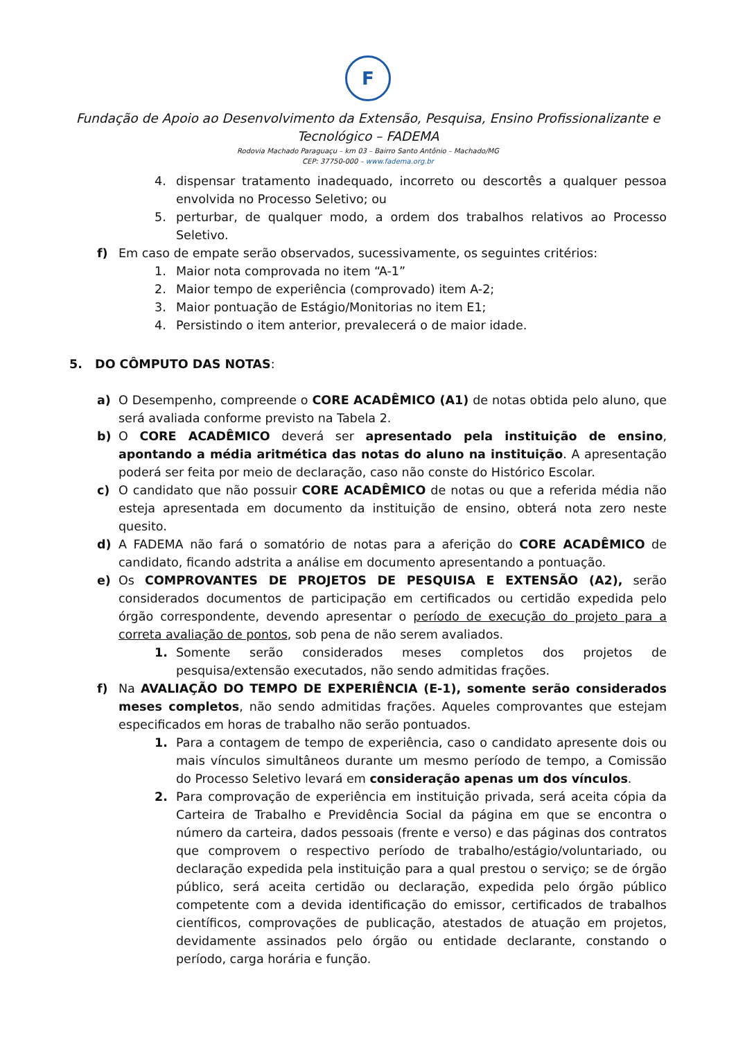F
Fundação de Apoio ao Desenvolvimento da Extensão, Pesquisa, Ensino Profissionalizante e Tecnológico – FADEMA
Rodovia Machado Paraguaçu – km 03 – Bairro Santo Antônio – Machado/MG
CEP: 37750-000 – www.fadema.org.br
4. dispensar tratamento inadequado, incorreto ou descortês a qualquer pessoa envolvida no Processo Seletivo; ou
5. perturbar, de qualquer modo, a ordem dos trabalhos relativos ao Processo Seletivo.
f) Em caso de empate serão observados, sucessivamente, os seguintes critérios:
1. Maior nota comprovada no item “A-1”
2. Maior tempo de experiência (comprovado) item A-2;
3. Maior pontuação de Estágio/Monitorias no item E1;
4. Persistindo o item anterior, prevalecerá o de maior idade.
5. DO CÔMPUTO DAS NOTAS:
a) O Desempenho, compreende o CORE ACADÊMICO (A1) de notas obtida pelo aluno, que será avaliada conforme previsto na Tabela 2.
b) O CORE ACADÊMICO deverá ser apresentado pela instituição de ensino, apontando a média aritmética das notas do aluno na instituição. A apresentação poderá ser feita por meio de declaração, caso não conste do Histórico Escolar.
c) O candidato que não possuir CORE ACADÊMICO de notas ou que a referida média não esteja apresentada em documento da instituição de ensino, obterá nota zero neste quesito.
d) A FADEMA não fará o somatório de notas para a aferição do CORE ACADÊMICO de candidato, ficando adstrita a análise em documento apresentando a pontuação.
e) Os COMPROVANTES DE PROJETOS DE PESQUISA E EXTENSÃO (A2), serão considerados documentos de participação em certificados ou certidão expedida pelo órgão correspondente, devendo apresentar o período de execução do projeto para a correta avaliação de pontos, sob pena de não serem avaliados.
1. Somente serão considerados meses completos dos projetos de pesquisa/extensão executados, não sendo admitidas frações.
f) Na AVALIAÇÃO DO TEMPO DE EXPERIÊNCIA (E-1), somente serão considerados meses completos, não sendo admitidas frações. Aqueles comprovantes que estejam especificados em horas de trabalho não serão pontuados.
1. Para a contagem de tempo de experiência, caso o candidato apresente dois ou mais vínculos simultâneos durante um mesmo período de tempo, a Comissão do Processo Seletivo levará em consideração apenas um dos vínculos.
2. Para comprovação de experiência em instituição privada, será aceita cópia da Carteira de Trabalho e Previdência Social da página em que se encontra o número da carteira, dados pessoais (frente e verso) e das páginas dos contratos que comprovem o respectivo período de trabalho/estágio/voluntariado, ou declaração expedida pela instituição para a qual prestou o serviço; se de órgão público, será aceita certidão ou declaração, expedida pelo órgão público competente com a devida identificação do emissor, certificados de trabalhos científicos, comprovações de publicação, atestados de atuação em projetos, devidamente assinados pelo órgão ou entidade declarante, constando o período, carga horária e função.